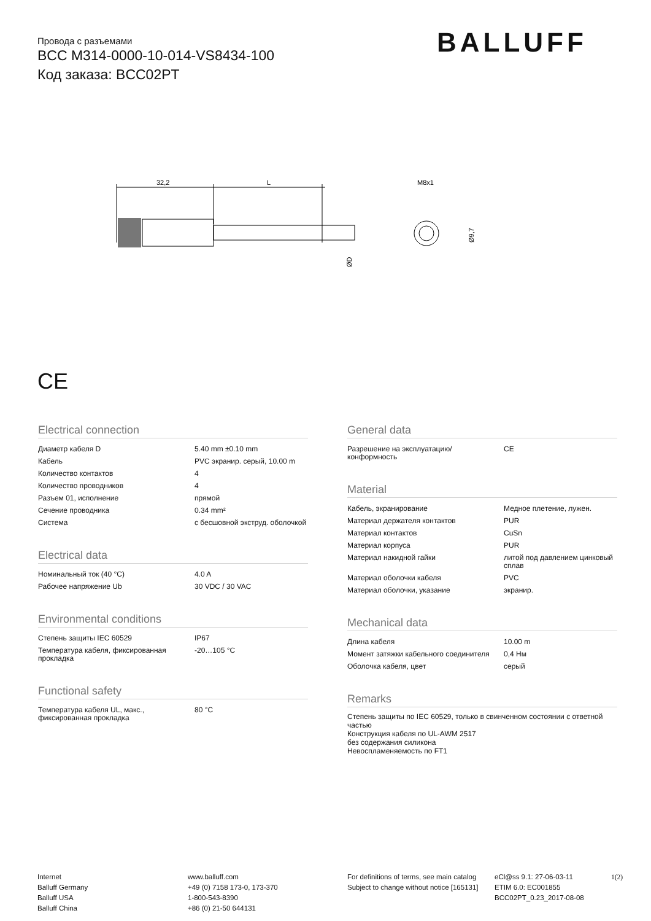Провода с разъемами
BCC M314-0000-10-014-VS8434-100
Код заказа: BCC02PT
BALLUFF
32,2
L
ØD
M8x1
Ø9,7
CE
Electrical connection
| Диаметр кабеля D | 5.40 mm ±0.10 mm |
| Кабель | PVC экранир. серый, 10.00 m |
| Количество контактов | 4 |
| Количество проводников | 4 |
| Разъем 01, исполнение | прямой |
| Сечение проводника | 0.34 mm² |
| Система | с бесшовной экструд. оболочкой |
Electrical data
| Номинальный ток (40 °C) | 4.0 A |
| Рабочее напряжение Ub | 30 VDC / 30 VAC |
Environmental conditions
| Степень защиты IEC 60529 | IP67 |
| Температура кабеля, фиксированная прокладка | -20…105 °C |
Functional safety
| Температура кабеля UL, макс., фиксированная прокладка | 80 °C |
General data
| Разрешение на эксплуатацию/ конформность | CE |
Material
| Кабель, экранирование | Медное плетение, лужен. |
| Материал держателя контактов | PUR |
| Материал контактов | CuSn |
| Материал корпуса | PUR |
| Материал накидной гайки | литой под давлением цинковый сплав |
| Материал оболочки кабеля | PVC |
| Материал оболочки, указание | экранир. |
Mechanical data
| Длина кабеля | 10.00 m |
| Момент затяжки кабельного соединителя | 0,4 Нм |
| Оболочка кабеля, цвет | серый |
Remarks
Степень защиты по IEC 60529, только в свинченном состоянии с ответной частью
Конструкция кабеля по UL-AWM 2517
без содержания силикона
Невоспламеняемость по FT1
Internet
Balluff Germany
Balluff USA
Balluff China
www.balluff.com
+49 (0) 7158 173-0, 173-370
1-800-543-8390
+86 (0) 21-50 644131
For definitions of terms, see main catalog
Subject to change without notice [165131]
eCl@ss 9.1: 27-06-03-11
ETIM 6.0: EC001855
BCC02PT_0.23_2017-08-08
1(2)